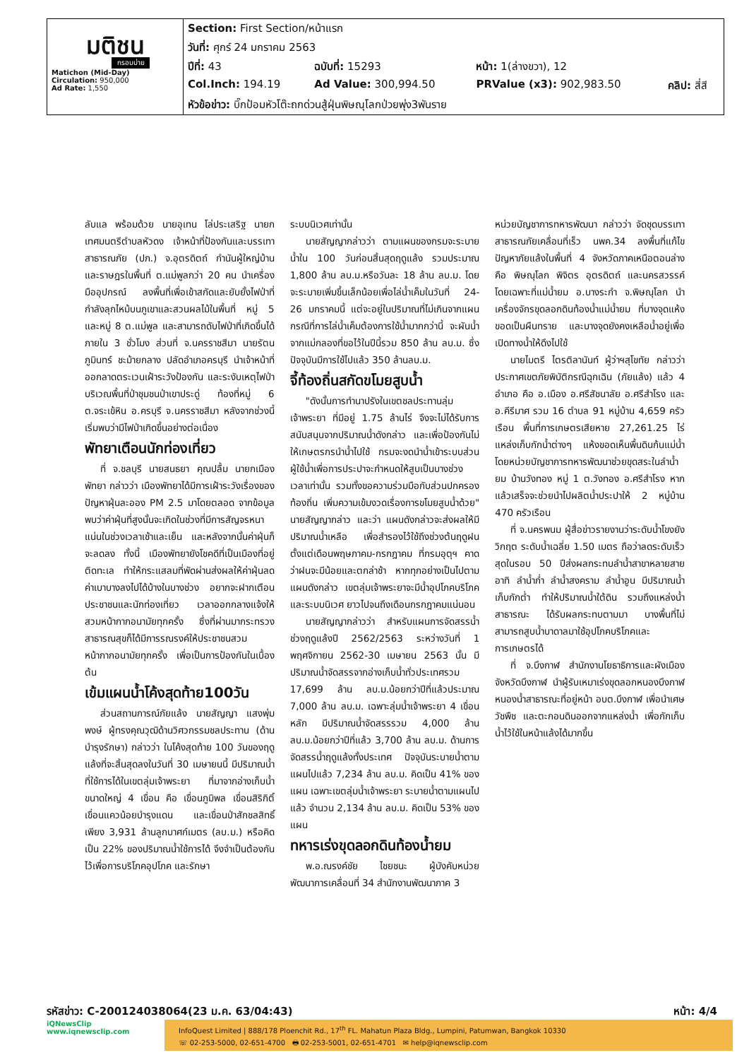| มติชน กรอบบ่าย Matichon (Mid-Day) Circulation: 950,000 Ad Rate: 1,550 | Section: First Section/หน้าแรก | | | |
| | วันที่: ศุกร์ 24 มกราคม 2563 | | | |
| | ปีที่: 43 | ฉบับที่: 15293 | หน้า: 1(ล่างขวา), 12 | |
| | Col.Inch: 194.19 | Ad Value: 300,994.50 | PRValue (x3): 902,983.50 | คลิป: สี่สี |
| | หัวข้อข่าว: บิ๊กป้อมหัวโต๊ะถกด่วนสู้ฝุ่นพิษณุโลกป่วยพุ่ง3พันราย | | | |
ลับแล พร้อมด้วย นายอุเทน โล่ประเสริฐ นายกเทศมนตรีตำบลหัวดง เจ้าหน้าที่ป้องกันและบรรเทาสาธารณภัย (ปภ.) จ.อุตรดิตถ์ กำนันผู้ใหญ่บ้าน และราษฎรในพื้นที่ ต.แม่พูลกว่า 20 คน นำเครื่องมืออุปกรณ์ ลงพื้นที่เพื่อเข้าสกัดและยับยั้งไฟป่าที่กำลังลุกไหม้บนภูเขาและสวนผลไม้ในพื้นที่ หมู่ 5 และหมู่ 8 ต.แม่พูล และสามารถดับไฟป่าที่เกิดขึ้นได้ภายใน 3 ชั่วโมง ส่วนที่ จ.นครราชสีมา นายรัตนภูมินทร์ ชะม้ายกลาง ปลัดอำเภอครบุรี นำเจ้าหน้าที่ ออกลาดตระเวนเฝ้าระวังป้องกัน และระงับเหตุไฟป่าบริเวณพื้นที่ป่าชุมชนป่าเขาประดู่ ท้องที่หมู่ 6 ต.จระเข้หิน อ.ครบุรี จ.นครราชสีมา หลังจากช่วงนี้เริ่มพบว่ามีไฟป่าเกิดขึ้นอย่างต่อเนื่อง
พัทยาเตือนนักท่องเที่ยว
ที่ จ.ชลบุรี นายสนธยา คุณปลื้ม นายกเมืองพัทยา กล่าวว่า เมืองพัทยาได้มีการเฝ้าระวังเรื่องของปัญหาฝุ่นละออง PM 2.5 มาโดยตลอด จากข้อมูลพบว่าค่าฝุ่นที่สูงนั้นจะเกิดในช่วงที่มีการสัญจรหนาแน่นในช่วงเวลาเช้าและเย็น และหลังจากนั้นค่าฝุ่นก็จะลดลง ทั้งนี้ เมืองพัทยายังโชคดีที่เป็นเมืองที่อยู่ติดทะเล ทำให้กระแสลมที่พัดผ่านส่งผลให้ค่าฝุ่นลดค่าเบาบางลงไปได้บ้างในบางช่วง อยากจะฝากเตือนประชาชนและนักท่องเที่ยว เวลาออกกลางแจ้งให้สวมหน้ากากอนามัยทุกครั้ง ซึ่งที่ผ่านมากระทรวงสาธารณสุขก็ได้มีการรณรงค์ให้ประชาชนสวมหน้ากากอนามัยทุกครั้ง เพื่อเป็นการป้องกันในเบื้องต้น
เข้มแผนน้ำโค้งสุดท้าย100วัน
ส่วนสถานการณ์ภัยแล้ง นายสัญญา แสงพุ่มพงษ์ ผู้ทรงคุณวุฒิด้านวิศวกรรมชลประทาน (ด้านบำรุงรักษา) กล่าวว่า ในโค้งสุดท้าย 100 วันของฤดูแล้งที่จะสิ้นสุดลงในวันที่ 30 เมษายนนี้ มีปริมาณน้ำที่ใช้การได้ในเขตลุ่มเจ้าพระยา ที่มาจากอ่างเก็บน้ำขนาดใหญ่ 4 เขื่อน คือ เขื่อนภูมิพล เขื่อนสิริกิติ์ เขื่อนแควน้อยบำรุงแดน และเขื่อนป่าสักชลสิทธิ์ เพียง 3,931 ล้านลูกบาศก์เมตร (ลบ.ม.) หรือคิดเป็น 22% ของปริมาณน้ำใช้การได้ จึงจำเป็นต้องกันไว้เพื่อการบริโภคอุปโภค และรักษา
ระบบนิเวศเท่านั้น
นายสัญญากล่าวว่า ตามแผนของกรมจะระบายน้ำใน 100 วันก่อนสิ้นสุดฤดูแล้ง รวมประมาณ 1,800 ล้าน ลบ.ม.หรือวันละ 18 ล้าน ลบ.ม. โดยจะระบายเพิ่มขึ้นเล็กน้อยเพื่อไล่น้ำเค็มในวันที่ 24-26 มกราคมนี้ แต่จะอยู่ในปริมาณที่ไม่เกินจากแผน กรณีที่การไล่น้ำเค็มต้องการใช้น้ำมากกว่านี้ จะผันน้ำจากแม่กลองที่ขอไว้ในปีนี้รวม 850 ล้าน ลบ.ม. ซึ่งปัจจุบันมีการใช้ไปแล้ว 350 ล้านลบ.ม.
จี้ท้องถิ่นสกัดขโมยสูบน้ำ
"ดังนั้นการทำนาปรังในเขตชลประทานลุ่มเจ้าพระยา ที่มีอยู่ 1.75 ล้านไร่ จึงจะไม่ได้รับการสนับสนุนจากปริมาณน้ำดังกล่าว และเพื่อป้องกันไม่ให้เกษตรกรนำน้ำไปใช้ กรมจะงดนำน้ำเข้าระบบส่วนผู้ใช้น้ำเพื่อการประปาจะกำหนดให้สูบเป็นบางช่วงเวลาเท่านั้น รวมทั้งขอความร่วมมือกับส่วนปกครองท้องถิ่น เพิ่มความเข้มงวดเรื่องการขโมยสูบน้ำด้วย" นายสัญญากล่าว และว่า แผนดังกล่าวจะส่งผลให้มีปริมาณน้ำเหลือ เพื่อสำรองไว้ใช้ถึงช่วงต้นฤดูฝน ตั้งแต่เดือนพฤษภาคม-กรกฎาคม ที่กรมอุตุฯ คาดว่าฝนจะมีน้อยและตกล่าช้า หากทุกอย่างเป็นไปตามแผนดังกล่าว เขตลุ่มเจ้าพระยาจะมีน้ำอุปโภคบริโภค และระบบนิเวศ ยาวไปจนถึงเดือนกรกฎาคมแน่นอน
นายสัญญากล่าวว่า สำหรับแผนการจัดสรรน้ำช่วงฤดูแล้งปี 2562/2563 ระหว่างวันที่ 1 พฤศจิกายน 2562-30 เมษายน 2563 นั้น มีปริมาณน้ำจัดสรรจากอ่างเก็บน้ำทั่วประเทศรวม 17,699 ล้าน ลบ.ม.น้อยกว่าปีที่แล้วประมาณ 7,000 ล้าน ลบ.ม. เฉพาะลุ่มน้ำเจ้าพระยา 4 เขื่อนหลัก มีปริมาณน้ำจัดสรรรวม 4,000 ล้าน ลบ.ม.น้อยกว่าปีที่แล้ว 3,700 ล้าน ลบ.ม. ด้านการจัดสรรน้ำฤดูแล้งทั้งประเทศ ปัจจุบันระบายน้ำตามแผนไปแล้ว 7,234 ล้าน ลบ.ม. คิดเป็น 41% ของแผน เฉพาะเขตลุ่มน้ำเจ้าพระยา ระบายน้ำตามแผนไปแล้ว จำนวน 2,134 ล้าน ลบ.ม. คิดเป็น 53% ของแผน
ทหารเร่งขุดลอกดินท้องน้ำยม
พ.อ.ณรงค์ชัย ไชยชนะ ผู้บังคับหน่วยพัฒนาการเคลื่อนที่ 34 สำนักงานพัฒนาภาค 3
หน่วยบัญชาการทหารพัฒนา กล่าวว่า จัดชุดบรรเทาสาธารณภัยเคลื่อนที่เร็ว นพค.34 ลงพื้นที่แก้ไขปัญหาภัยแล้งในพื้นที่ 4 จังหวัดภาคเหนือตอนล่าง คือ พิษณุโลก พิจิตร อุตรดิตถ์ และนครสวรรค์ โดยเฉพาะที่แม่น้ำยม อ.บางระกำ จ.พิษณุโลก นำเครื่องจักรขุดลอกดินท้องน้ำแม่น้ำยม ที่บางจุดแห้งขอดเป็นผืนทราย และบางจุดยังคงเหลือน้ำอยู่เพื่อเปิดทางน้ำให้ดึงไปใช้
นายไมตรี ไตรติลานันท์ ผู้ว่าฯสุโขทัย กล่าวว่าประกาศเขตภัยพิบัติกรณีฉุกเฉิน (ภัยแล้ง) แล้ว 4 อำเภอ คือ อ.เมือง อ.ศรีสัชนาลัย อ.ศรีสำโรง และ อ.คีรีมาศ รวม 16 ตำบล 91 หมู่บ้าน 4,659 ครัวเรือน พื้นที่การเกษตรเสียหาย 27,261.25 ไร่ แหล่งเก็บกักน้ำต่างๆ แห้งขอดเห็นพื้นดินก้นแม่น้ำ โดยหน่วยบัญชาการทหารพัฒนาช่วยขุดสระในลำน้ำยม บ้านวังทอง หมู่ 1 ต.วังทอง อ.ศรีสำโรง หากแล้วเสร็จจะช่วยนำไปผลิตน้ำประปาให้ 2 หมู่บ้าน 470 ครัวเรือน
ที่ จ.นครพนม ผู้สื่อข่าวรายงานว่าระดับน้ำโขงยังวิกฤต ระดับน้ำเฉลี่ย 1.50 เมตร ถือว่าลดระดับเร็วสุดในรอบ 50 ปีส่งผลกระทบลำน้ำสาขาหลายสาย อาทิ ลำน้ำก่ำ ลำน้ำสงคราม ลำน้ำอูน มีปริมาณน้ำเก็บกักต่ำ ทำให้ปริมาณน้ำใต้ดิน รวมถึงแหล่งน้ำสาธารณะ ได้รับผลกระทบตามมา บางพื้นที่ไม่สามารถสูบน้ำบาดาลมาใช้อุปโภคบริโภคและการเกษตรได้
ที่ จ.บึงกาฬ สำนักงานโยธาธิการและผังเมืองจังหวัดบึงกาฬ นำผู้รับเหมาเร่งขุดลอกหนองบึงกาฬ หนองน้ำสาธารณะที่อยู่หน้า อบต.บึงกาฬ เพื่อนำเศษวัชพืช และตะกอนดินออกจากแหล่งน้ำ เพื่อกักเก็บน้ำไว้ใช้ในหน้าแล้งได้มากขึ้น
รหัสข่าว: C-200124038064(23 ม.ค. 63/04:43) หน้า: 4/4
iQNewsClip
www.iqnewsclip.com
InfoQuest Limited | 888/178 Ploenchit Rd., 17<sup>th</sup> FL. Mahatun Plaza Bldg., Lumpini, Patumwan, Bangkok 10330
☏ 02-253-5000, 02-651-4700 🖶 02-253-5001, 02-651-4701 ✉ help@iqnewsclip.com